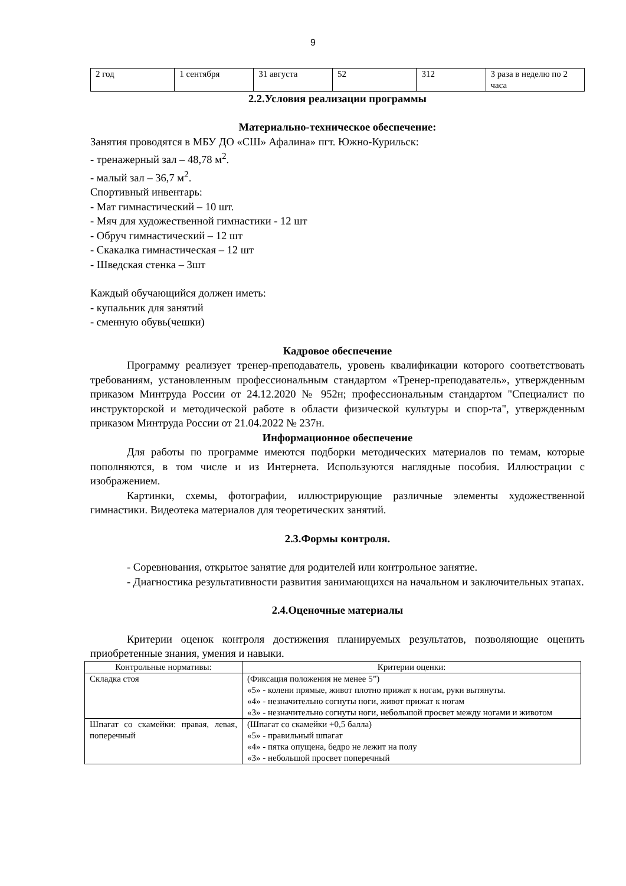9
| 2 год | 1 сентября | 31 августа | 52 | 312 | 3 раза в неделю по 2 часа |
2.2.Условия реализации программы
Материально-техническое обеспечение:
Занятия проводятся в МБУ ДО «СШ» Афалина» пгт. Южно-Курильск:
- тренажерный зал – 48,78 м<sup>2</sup>.
- малый зал – 36,7 м<sup>2</sup>.
Спортивный инвентарь:
- Мат гимнастический – 10 шт.
- Мяч для художественной гимнастики - 12 шт
- Обруч гимнастический – 12 шт
- Скакалка гимнастическая – 12 шт
- Шведская стенка – 3шт
Каждый обучающийся должен иметь:
- купальник для занятий
- сменную обувь(чешки)
Кадровое обеспечение
Программу реализует тренер-преподаватель, уровень квалификации которого соответствовать требованиям, установленным профессиональным стандартом «Тренер-преподаватель», утвержденным приказом Минтруда России от 24.12.2020 № 952н; профессиональным стандартом "Специалист по инструкторской и методической работе в области физической культуры и спор-та", утвержденным приказом Минтруда России от 21.04.2022 № 237н.
Информационное обеспечение
Для работы по программе имеются подборки методических материалов по темам, которые пополняются, в том числе и из Интернета. Используются наглядные пособия. Иллюстрации с изображением.
Картинки, схемы, фотографии, иллюстрирующие различные элементы художественной гимнастики. Видеотека материалов для теоретических занятий.
2.3.Формы контроля.
- Соревнования, открытое занятие для родителей или контрольное занятие.
- Диагностика результативности развития занимающихся на начальном и заключительных этапах.
2.4.Оценочные материалы
Критерии оценок контроля достижения планируемых результатов, позволяющие оценить приобретенные знания, умения и навыки.
| Контрольные нормативы: | Критерии оценки: |
| --- | --- |
| Складка стоя | (Фиксация положения не менее 5”) «5» - колени прямые, живот плотно прижат к ногам, руки вытянуты. «4» - незначительно согнуты ноги, живот прижат к ногам «3» - незначительно согнуты ноги, небольшой просвет между ногами и животом |
| Шпагат со скамейки: правая, левая, поперечный | (Шпагат со скамейки +0,5 балла) «5» - правильный шпагат «4» - пятка опущена, бедро не лежит на полу «3» - небольшой просвет поперечный |